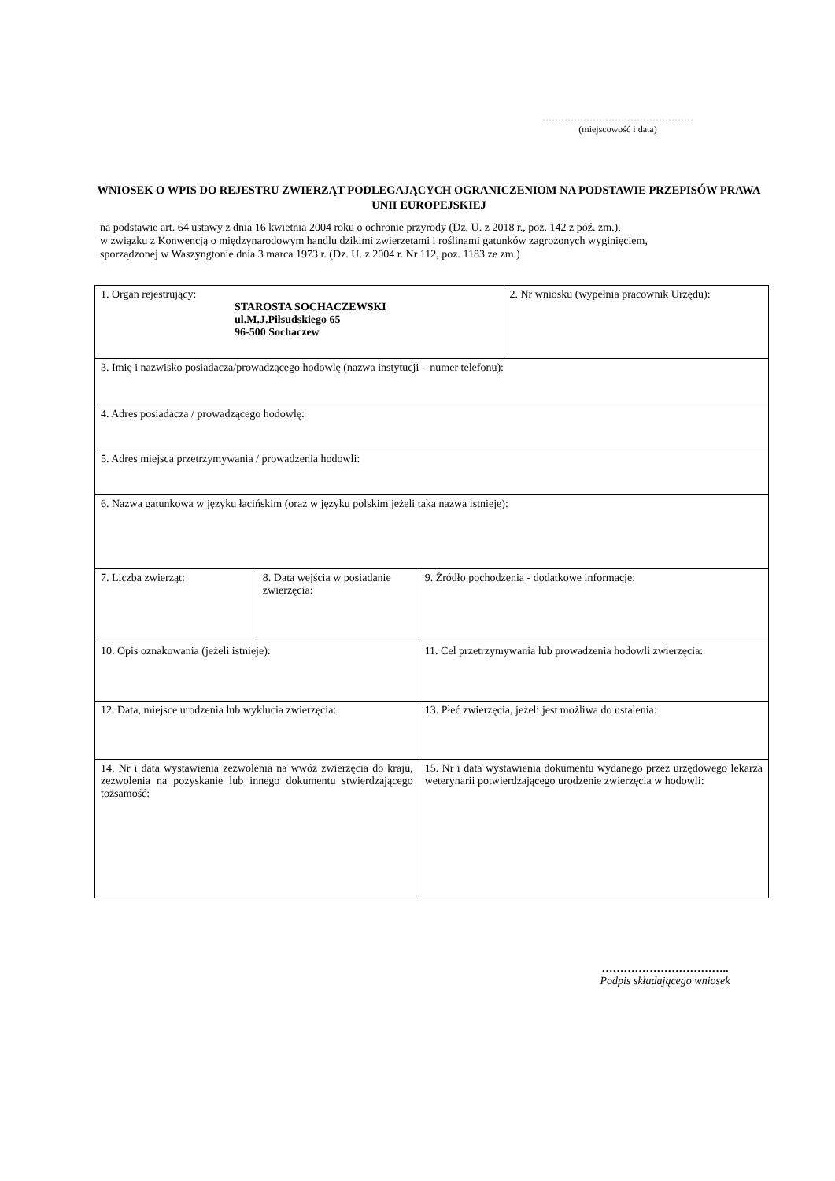…………………………………………
(miejscowość i data)
WNIOSEK O WPIS DO REJESTRU ZWIERZĄT PODLEGAJĄCYCH OGRANICZENIOM NA PODSTAWIE PRZEPISÓW PRAWA UNII EUROPEJSKIEJ
na podstawie art. 64 ustawy z dnia 16 kwietnia 2004 roku o ochronie przyrody (Dz. U. z 2018 r., poz. 142 z póź. zm.),
w związku z Konwencją o międzynarodowym handlu dzikimi zwierzętami i roślinami gatunków zagrożonych wyginięciem,
sporządzonej w Waszyngtonie dnia 3 marca 1973 r. (Dz. U. z 2004 r. Nr 112, poz. 1183 ze zm.)
| 1. Organ rejestrujący: STAROSTA SOCHACZEWSKI ul.M.J.Piłsudskiego 65 96-500 Sochaczew | | | 2. Nr wniosku (wypełnia pracownik Urzędu): |
| 3. Imię i nazwisko posiadacza/prowadzącego hodowlę (nazwa instytucji – numer telefonu): | | | |
| 4. Adres posiadacza / prowadzącego hodowlę: | | | |
| 5. Adres miejsca przetrzymywania / prowadzenia hodowli: | | | |
| 6. Nazwa gatunkowa w języku łacińskim (oraz w języku polskim jeżeli taka nazwa istnieje): | | | |
| 7. Liczba zwierząt: | 8. Data wejścia w posiadanie zwierzęcia: | 9. Źródło pochodzenia - dodatkowe informacje: | |
| 10. Opis oznakowania (jeżeli istnieje): | | 11. Cel przetrzymywania lub prowadzenia hodowli zwierzęcia: | |
| 12. Data, miejsce urodzenia lub wyklucia zwierzęcia: | | 13. Płeć zwierzęcia, jeżeli jest możliwa do ustalenia: | |
| 14. Nr i data wystawienia zezwolenia na wwóz zwierzęcia do kraju, zezwolenia na pozyskanie lub innego dokumentu stwierdzającego tożsamość: | | 15. Nr i data wystawienia dokumentu wydanego przez urzędowego lekarza weterynarii potwierdzającego urodzenie zwierzęcia w hodowli: | |
……………………………..
Podpis składającego wniosek